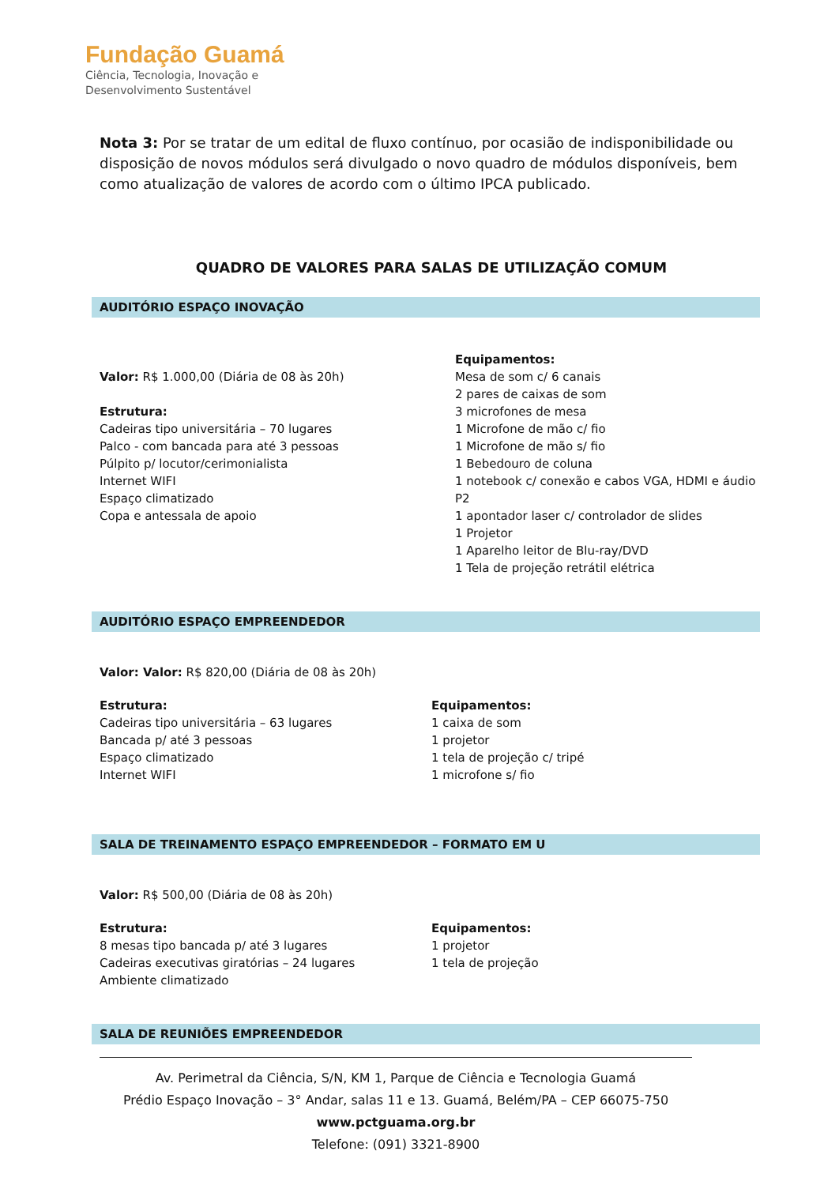Fundação Guamá
Ciência, Tecnologia, Inovação e
Desenvolvimento Sustentável
Nota 3: Por se tratar de um edital de fluxo contínuo, por ocasião de indisponibilidade ou disposição de novos módulos será divulgado o novo quadro de módulos disponíveis, bem como atualização de valores de acordo com o último IPCA publicado.
QUADRO DE VALORES PARA SALAS DE UTILIZAÇÃO COMUM
AUDITÓRIO ESPAÇO INOVAÇÃO
Valor: R$ 1.000,00 (Diária de 08 às 20h)
Estrutura:
Cadeiras tipo universitária – 70 lugares
Palco - com bancada para até 3 pessoas
Púlpito p/ locutor/cerimonialista
Internet WIFI
Espaço climatizado
Copa e antessala de apoio
Equipamentos:
Mesa de som c/ 6 canais
2 pares de caixas de som
3 microfones de mesa
1 Microfone de mão c/ fio
1 Microfone de mão s/ fio
1 Bebedouro de coluna
1 notebook c/ conexão e cabos VGA, HDMI e áudio P2
1 apontador laser c/ controlador de slides
1 Projetor
1 Aparelho leitor de Blu-ray/DVD
1 Tela de projeção retrátil elétrica
AUDITÓRIO ESPAÇO EMPREENDEDOR
Valor: Valor: R$ 820,00 (Diária de 08 às 20h)
Estrutura:
Cadeiras tipo universitária – 63 lugares
Bancada p/ até 3 pessoas
Espaço climatizado
Internet WIFI
Equipamentos:
1 caixa de som
1 projetor
1 tela de projeção c/ tripé
1 microfone s/ fio
SALA DE TREINAMENTO ESPAÇO EMPREENDEDOR – FORMATO EM U
Valor: R$ 500,00 (Diária de 08 às 20h)
Estrutura:
8 mesas tipo bancada p/ até 3 lugares
Cadeiras executivas giratórias – 24 lugares
Ambiente climatizado
Equipamentos:
1 projetor
1 tela de projeção
SALA DE REUNIÕES EMPREENDEDOR
Av. Perimetral da Ciência, S/N, KM 1, Parque de Ciência e Tecnologia Guamá
Prédio Espaço Inovação – 3° Andar, salas 11 e 13. Guamá, Belém/PA – CEP 66075-750
www.pctguama.org.br
Telefone: (091) 3321-8900